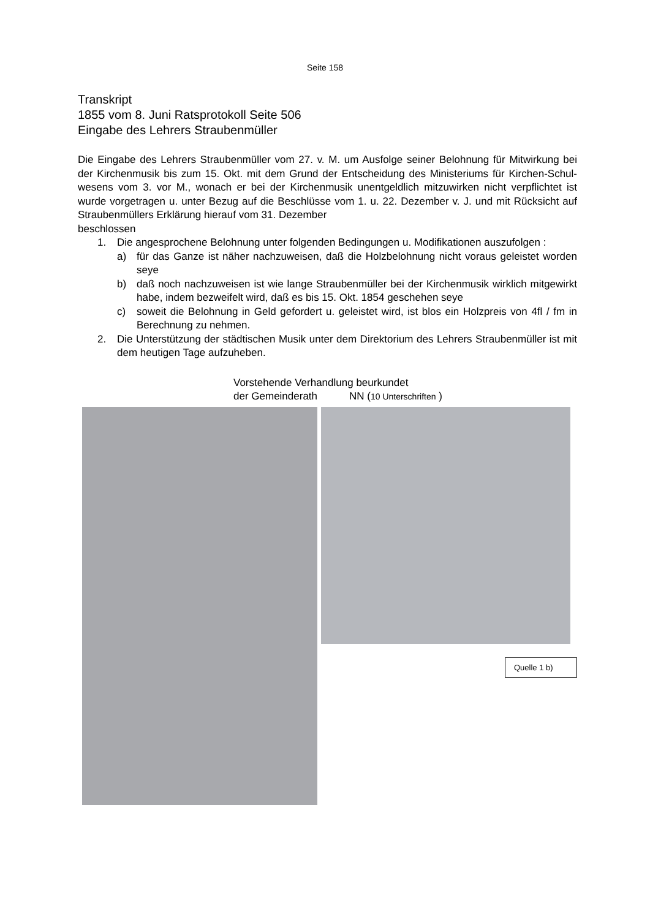Seite 158
Transkript
1855 vom 8. Juni Ratsprotokoll Seite 506
Eingabe des Lehrers Straubenmüller
Die Eingabe des Lehrers Straubenmüller vom 27. v. M. um Ausfolge seiner Belohnung für Mitwirkung bei der Kirchenmusik bis zum 15. Okt. mit dem Grund der Entscheidung des Ministeriums für Kirchen-Schul-wesens vom 3. vor M., wonach er bei der Kirchenmusik unentgeldlich mitzuwirken nicht verpflichtet ist wurde vorgetragen u. unter Bezug auf die Beschlüsse vom 1. u. 22. Dezember v. J. und mit Rücksicht auf Straubenmüllers Erklärung hierauf vom 31. Dezember
beschlossen
1. Die angesprochene Belohnung unter folgenden Bedingungen u. Modifikationen auszufolgen :
a) für das Ganze ist näher nachzuweisen, daß die Holzbelohnung nicht voraus geleistet worden seye
b) daß noch nachzuweisen ist wie lange Straubenmüller bei der Kirchenmusik wirklich mitgewirkt habe, indem bezweifelt wird, daß es bis 15. Okt. 1854 geschehen seye
c) soweit die Belohnung in Geld gefordert u. geleistet wird, ist blos ein Holzpreis von 4fl / fm in Berechnung zu nehmen.
2. Die Unterstützung der städtischen Musik unter dem Direktorium des Lehrers Straubenmüller ist mit dem heutigen Tage aufzuheben.
Vorstehende Verhandlung beurkundet
der Gemeinderath NN (10 Unterschriften )
Quelle 1 b)